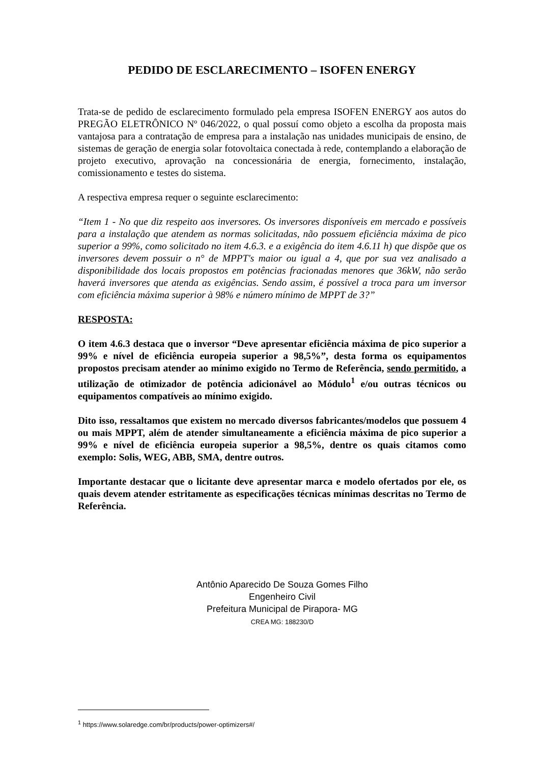PEDIDO DE ESCLARECIMENTO – ISOFEN ENERGY
Trata-se de pedido de esclarecimento formulado pela empresa ISOFEN ENERGY aos autos do PREGÃO ELETRÔNICO Nº 046/2022, o qual possuí como objeto a escolha da proposta mais vantajosa para a contratação de empresa para a instalação nas unidades municipais de ensino, de sistemas de geração de energia solar fotovoltaica conectada à rede, contemplando a elaboração de projeto executivo, aprovação na concessionária de energia, fornecimento, instalação, comissionamento e testes do sistema.
A respectiva empresa requer o seguinte esclarecimento:
“Item 1 - No que diz respeito aos inversores. Os inversores disponíveis em mercado e possíveis para a instalação que atendem as normas solicitadas, não possuem eficiência máxima de pico superior a 99%, como solicitado no item 4.6.3. e a exigência do item 4.6.11 h) que dispõe que os inversores devem possuir o n° de MPPT's maior ou igual a 4, que por sua vez analisado a disponibilidade dos locais propostos em potências fracionadas menores que 36kW, não serão haverá inversores que atenda as exigências. Sendo assim, é possível a troca para um inversor com eficiência máxima superior à 98% e número mínimo de MPPT de 3?”
RESPOSTA:
O item 4.6.3 destaca que o inversor “Deve apresentar eficiência máxima de pico superior a 99% e nível de eficiência europeia superior a 98,5%”, desta forma os equipamentos propostos precisam atender ao mínimo exigido no Termo de Referência, sendo permitido, a utilização de otimizador de potência adicionável ao Módulo<sup>1</sup> e/ou outras técnicos ou equipamentos compatíveis ao mínimo exigido.
Dito isso, ressaltamos que existem no mercado diversos fabricantes/modelos que possuem 4 ou mais MPPT, além de atender simultaneamente a eficiência máxima de pico superior a 99% e nível de eficiência europeia superior a 98,5%, dentre os quais citamos como exemplo: Solis, WEG, ABB, SMA, dentre outros.
Importante destacar que o licitante deve apresentar marca e modelo ofertados por ele, os quais devem atender estritamente as especificações técnicas mínimas descritas no Termo de Referência.
Antônio Aparecido De Souza Gomes Filho
Engenheiro Civil
Prefeitura Municipal de Pirapora- MG
CREA MG: 188230/D
<sup>1</sup> https://www.solaredge.com/br/products/power-optimizers#/